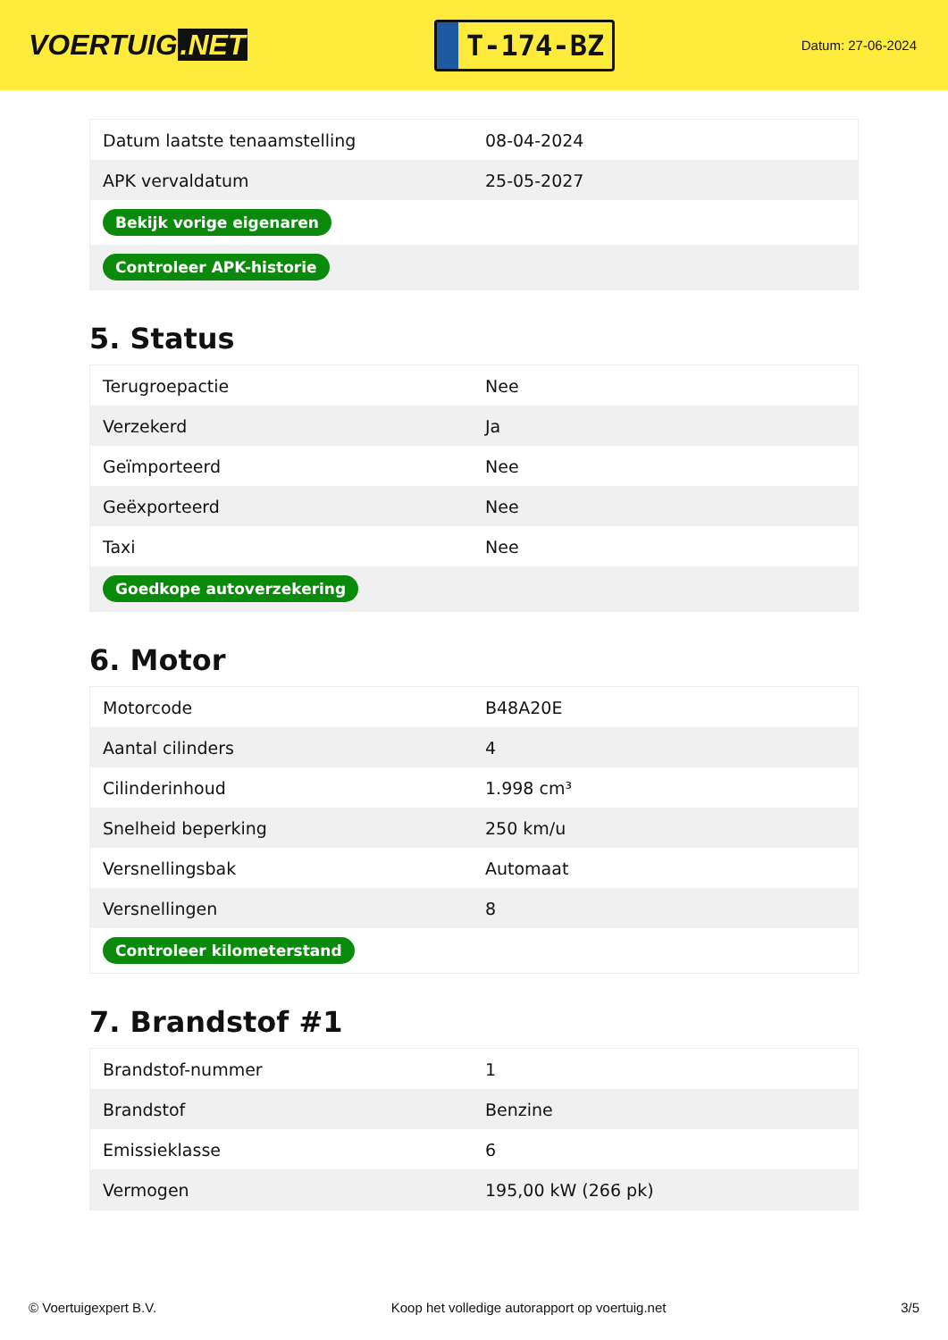VOERTUIG.NET
T-174-BZ
Datum: 27-06-2024
| Datum laatste tenaamstelling | 08-04-2024 |
| APK vervaldatum | 25-05-2027 |
| Bekijk vorige eigenaren | |
| Controleer APK-historie | |
5. Status
| Terugroepactie | Nee |
| Verzekerd | Ja |
| Geïmporteerd | Nee |
| Geëxporteerd | Nee |
| Taxi | Nee |
| Goedkope autoverzekering | |
6. Motor
| Motorcode | B48A20E |
| Aantal cilinders | 4 |
| Cilinderinhoud | 1.998 cm³ |
| Snelheid beperking | 250 km/u |
| Versnellingsbak | Automaat |
| Versnellingen | 8 |
| Controleer kilometerstand | |
7. Brandstof #1
| Brandstof-nummer | 1 |
| Brandstof | Benzine |
| Emissieklasse | 6 |
| Vermogen | 195,00 kW (266 pk) |
© Voertuigexpert B.V. Koop het volledige autorapport op voertuig.net 3/5